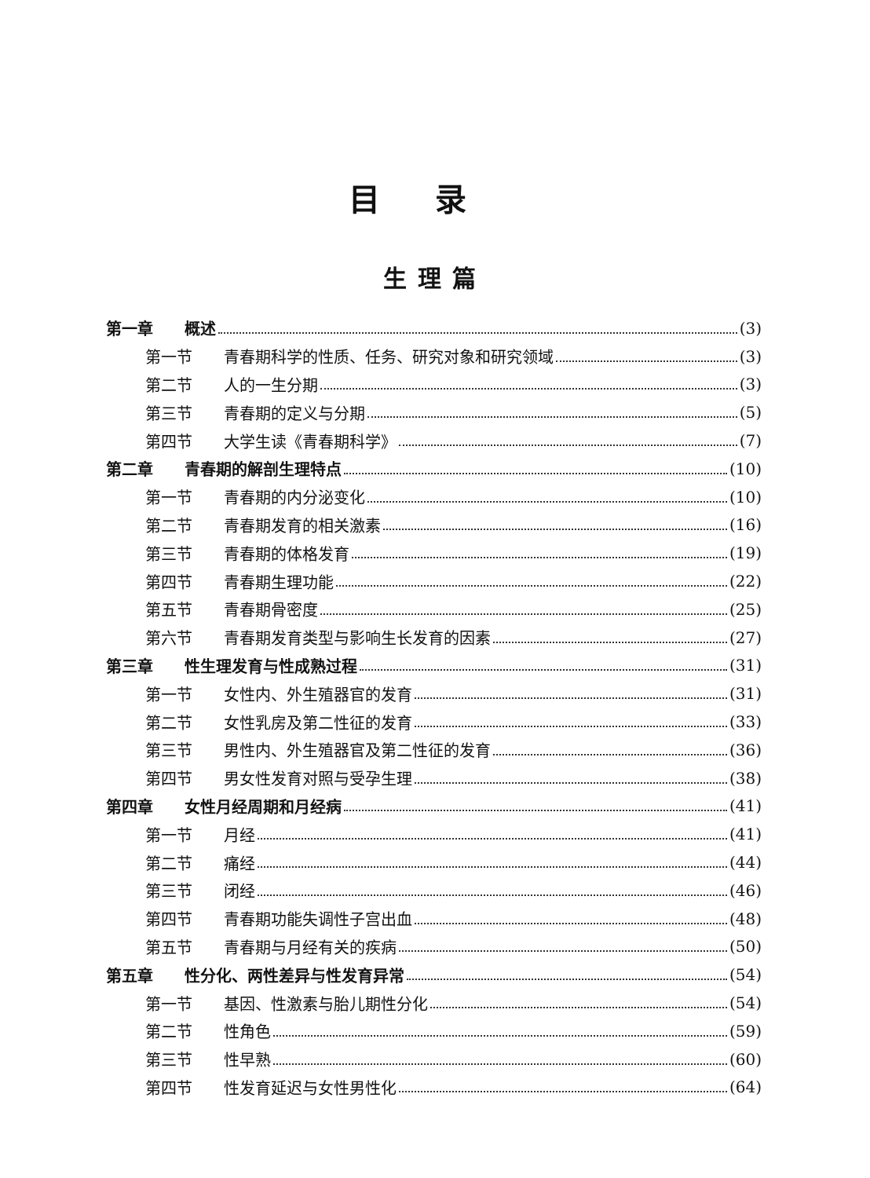目录
生理篇
第一章 概述 (3)
第一节 青春期科学的性质、任务、研究对象和研究领域 (3)
第二节 人的一生分期 (3)
第三节 青春期的定义与分期 (5)
第四节 大学生读《青春期科学》 (7)
第二章 青春期的解剖生理特点 (10)
第一节 青春期的内分泌变化 (10)
第二节 青春期发育的相关激素 (16)
第三节 青春期的体格发育 (19)
第四节 青春期生理功能 (22)
第五节 青春期骨密度 (25)
第六节 青春期发育类型与影响生长发育的因素 (27)
第三章 性生理发育与性成熟过程 (31)
第一节 女性内、外生殖器官的发育 (31)
第二节 女性乳房及第二性征的发育 (33)
第三节 男性内、外生殖器官及第二性征的发育 (36)
第四节 男女性发育对照与受孕生理 (38)
第四章 女性月经周期和月经病 (41)
第一节 月经 (41)
第二节 痛经 (44)
第三节 闭经 (46)
第四节 青春期功能失调性子宫出血 (48)
第五节 青春期与月经有关的疾病 (50)
第五章 性分化、两性差异与性发育异常 (54)
第一节 基因、性激素与胎儿期性分化 (54)
第二节 性角色 (59)
第三节 性早熟 (60)
第四节 性发育延迟与女性男性化 (64)